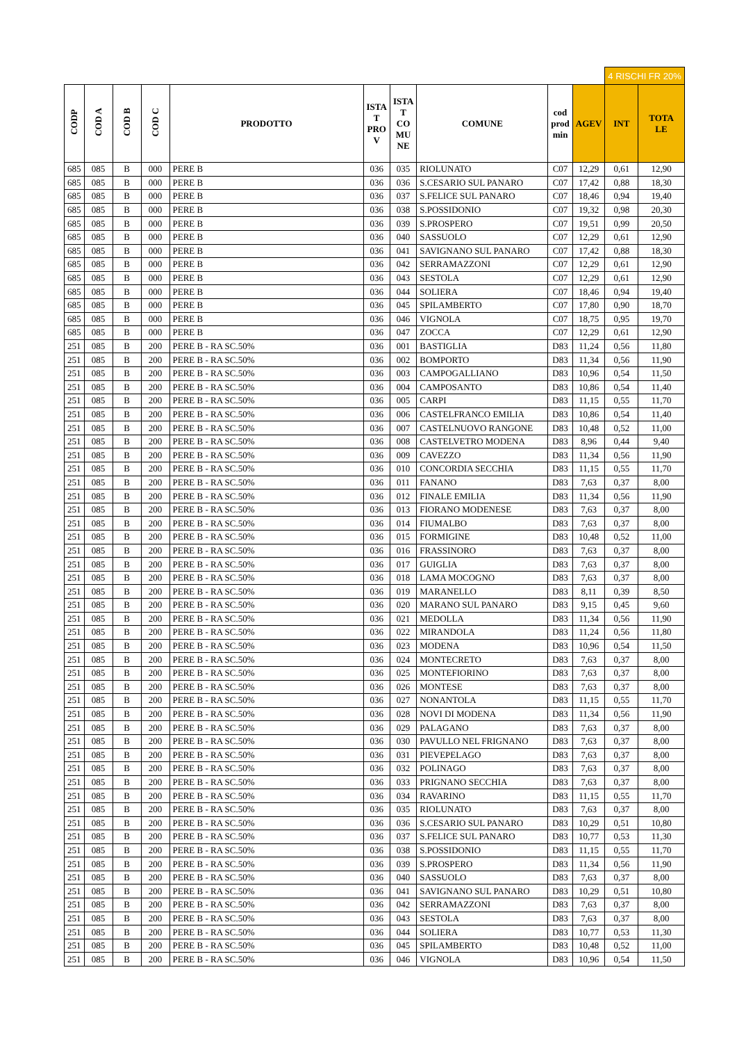| | | | | | | | | | | 4 RISCHI FR 20% | |
| CODP | COD A | COD B | COD C | PRODOTTO | ISTA T PRO V | ISTA T CO MU NE | COMUNE | cod prod min | AGEV | INT | TOTA LE |
| 685 | 085 | B | 000 | PERE B | 036 | 035 | RIOLUNATO | C07 | 12,29 | 0,61 | 12,90 |
| 685 | 085 | B | 000 | PERE B | 036 | 036 | S.CESARIO SUL PANARO | C07 | 17,42 | 0,88 | 18,30 |
| 685 | 085 | B | 000 | PERE B | 036 | 037 | S.FELICE SUL PANARO | C07 | 18,46 | 0,94 | 19,40 |
| 685 | 085 | B | 000 | PERE B | 036 | 038 | S.POSSIDONIO | C07 | 19,32 | 0,98 | 20,30 |
| 685 | 085 | B | 000 | PERE B | 036 | 039 | S.PROSPERO | C07 | 19,51 | 0,99 | 20,50 |
| 685 | 085 | B | 000 | PERE B | 036 | 040 | SASSUOLO | C07 | 12,29 | 0,61 | 12,90 |
| 685 | 085 | B | 000 | PERE B | 036 | 041 | SAVIGNANO SUL PANARO | C07 | 17,42 | 0,88 | 18,30 |
| 685 | 085 | B | 000 | PERE B | 036 | 042 | SERRAMAZZONI | C07 | 12,29 | 0,61 | 12,90 |
| 685 | 085 | B | 000 | PERE B | 036 | 043 | SESTOLA | C07 | 12,29 | 0,61 | 12,90 |
| 685 | 085 | B | 000 | PERE B | 036 | 044 | SOLIERA | C07 | 18,46 | 0,94 | 19,40 |
| 685 | 085 | B | 000 | PERE B | 036 | 045 | SPILAMBERTO | C07 | 17,80 | 0,90 | 18,70 |
| 685 | 085 | B | 000 | PERE B | 036 | 046 | VIGNOLA | C07 | 18,75 | 0,95 | 19,70 |
| 685 | 085 | B | 000 | PERE B | 036 | 047 | ZOCCA | C07 | 12,29 | 0,61 | 12,90 |
| 251 | 085 | B | 200 | PERE B - RA SC.50% | 036 | 001 | BASTIGLIA | D83 | 11,24 | 0,56 | 11,80 |
| 251 | 085 | B | 200 | PERE B - RA SC.50% | 036 | 002 | BOMPORTO | D83 | 11,34 | 0,56 | 11,90 |
| 251 | 085 | B | 200 | PERE B - RA SC.50% | 036 | 003 | CAMPOGALLIANO | D83 | 10,96 | 0,54 | 11,50 |
| 251 | 085 | B | 200 | PERE B - RA SC.50% | 036 | 004 | CAMPOSANTO | D83 | 10,86 | 0,54 | 11,40 |
| 251 | 085 | B | 200 | PERE B - RA SC.50% | 036 | 005 | CARPI | D83 | 11,15 | 0,55 | 11,70 |
| 251 | 085 | B | 200 | PERE B - RA SC.50% | 036 | 006 | CASTELFRANCO EMILIA | D83 | 10,86 | 0,54 | 11,40 |
| 251 | 085 | B | 200 | PERE B - RA SC.50% | 036 | 007 | CASTELNUOVO RANGONE | D83 | 10,48 | 0,52 | 11,00 |
| 251 | 085 | B | 200 | PERE B - RA SC.50% | 036 | 008 | CASTELVETRO MODENA | D83 | 8,96 | 0,44 | 9,40 |
| 251 | 085 | B | 200 | PERE B - RA SC.50% | 036 | 009 | CAVEZZO | D83 | 11,34 | 0,56 | 11,90 |
| 251 | 085 | B | 200 | PERE B - RA SC.50% | 036 | 010 | CONCORDIA SECCHIA | D83 | 11,15 | 0,55 | 11,70 |
| 251 | 085 | B | 200 | PERE B - RA SC.50% | 036 | 011 | FANANO | D83 | 7,63 | 0,37 | 8,00 |
| 251 | 085 | B | 200 | PERE B - RA SC.50% | 036 | 012 | FINALE EMILIA | D83 | 11,34 | 0,56 | 11,90 |
| 251 | 085 | B | 200 | PERE B - RA SC.50% | 036 | 013 | FIORANO MODENESE | D83 | 7,63 | 0,37 | 8,00 |
| 251 | 085 | B | 200 | PERE B - RA SC.50% | 036 | 014 | FIUMALBO | D83 | 7,63 | 0,37 | 8,00 |
| 251 | 085 | B | 200 | PERE B - RA SC.50% | 036 | 015 | FORMIGINE | D83 | 10,48 | 0,52 | 11,00 |
| 251 | 085 | B | 200 | PERE B - RA SC.50% | 036 | 016 | FRASSINORO | D83 | 7,63 | 0,37 | 8,00 |
| 251 | 085 | B | 200 | PERE B - RA SC.50% | 036 | 017 | GUIGLIA | D83 | 7,63 | 0,37 | 8,00 |
| 251 | 085 | B | 200 | PERE B - RA SC.50% | 036 | 018 | LAMA MOCOGNO | D83 | 7,63 | 0,37 | 8,00 |
| 251 | 085 | B | 200 | PERE B - RA SC.50% | 036 | 019 | MARANELLO | D83 | 8,11 | 0,39 | 8,50 |
| 251 | 085 | B | 200 | PERE B - RA SC.50% | 036 | 020 | MARANO SUL PANARO | D83 | 9,15 | 0,45 | 9,60 |
| 251 | 085 | B | 200 | PERE B - RA SC.50% | 036 | 021 | MEDOLLA | D83 | 11,34 | 0,56 | 11,90 |
| 251 | 085 | B | 200 | PERE B - RA SC.50% | 036 | 022 | MIRANDOLA | D83 | 11,24 | 0,56 | 11,80 |
| 251 | 085 | B | 200 | PERE B - RA SC.50% | 036 | 023 | MODENA | D83 | 10,96 | 0,54 | 11,50 |
| 251 | 085 | B | 200 | PERE B - RA SC.50% | 036 | 024 | MONTECRETO | D83 | 7,63 | 0,37 | 8,00 |
| 251 | 085 | B | 200 | PERE B - RA SC.50% | 036 | 025 | MONTEFIORINO | D83 | 7,63 | 0,37 | 8,00 |
| 251 | 085 | B | 200 | PERE B - RA SC.50% | 036 | 026 | MONTESE | D83 | 7,63 | 0,37 | 8,00 |
| 251 | 085 | B | 200 | PERE B - RA SC.50% | 036 | 027 | NONANTOLA | D83 | 11,15 | 0,55 | 11,70 |
| 251 | 085 | B | 200 | PERE B - RA SC.50% | 036 | 028 | NOVI DI MODENA | D83 | 11,34 | 0,56 | 11,90 |
| 251 | 085 | B | 200 | PERE B - RA SC.50% | 036 | 029 | PALAGANO | D83 | 7,63 | 0,37 | 8,00 |
| 251 | 085 | B | 200 | PERE B - RA SC.50% | 036 | 030 | PAVULLO NEL FRIGNANO | D83 | 7,63 | 0,37 | 8,00 |
| 251 | 085 | B | 200 | PERE B - RA SC.50% | 036 | 031 | PIEVEPELAGO | D83 | 7,63 | 0,37 | 8,00 |
| 251 | 085 | B | 200 | PERE B - RA SC.50% | 036 | 032 | POLINAGO | D83 | 7,63 | 0,37 | 8,00 |
| 251 | 085 | B | 200 | PERE B - RA SC.50% | 036 | 033 | PRIGNANO SECCHIA | D83 | 7,63 | 0,37 | 8,00 |
| 251 | 085 | B | 200 | PERE B - RA SC.50% | 036 | 034 | RAVARINO | D83 | 11,15 | 0,55 | 11,70 |
| 251 | 085 | B | 200 | PERE B - RA SC.50% | 036 | 035 | RIOLUNATO | D83 | 7,63 | 0,37 | 8,00 |
| 251 | 085 | B | 200 | PERE B - RA SC.50% | 036 | 036 | S.CESARIO SUL PANARO | D83 | 10,29 | 0,51 | 10,80 |
| 251 | 085 | B | 200 | PERE B - RA SC.50% | 036 | 037 | S.FELICE SUL PANARO | D83 | 10,77 | 0,53 | 11,30 |
| 251 | 085 | B | 200 | PERE B - RA SC.50% | 036 | 038 | S.POSSIDONIO | D83 | 11,15 | 0,55 | 11,70 |
| 251 | 085 | B | 200 | PERE B - RA SC.50% | 036 | 039 | S.PROSPERO | D83 | 11,34 | 0,56 | 11,90 |
| 251 | 085 | B | 200 | PERE B - RA SC.50% | 036 | 040 | SASSUOLO | D83 | 7,63 | 0,37 | 8,00 |
| 251 | 085 | B | 200 | PERE B - RA SC.50% | 036 | 041 | SAVIGNANO SUL PANARO | D83 | 10,29 | 0,51 | 10,80 |
| 251 | 085 | B | 200 | PERE B - RA SC.50% | 036 | 042 | SERRAMAZZONI | D83 | 7,63 | 0,37 | 8,00 |
| 251 | 085 | B | 200 | PERE B - RA SC.50% | 036 | 043 | SESTOLA | D83 | 7,63 | 0,37 | 8,00 |
| 251 | 085 | B | 200 | PERE B - RA SC.50% | 036 | 044 | SOLIERA | D83 | 10,77 | 0,53 | 11,30 |
| 251 | 085 | B | 200 | PERE B - RA SC.50% | 036 | 045 | SPILAMBERTO | D83 | 10,48 | 0,52 | 11,00 |
| 251 | 085 | B | 200 | PERE B - RA SC.50% | 036 | 046 | VIGNOLA | D83 | 10,96 | 0,54 | 11,50 |